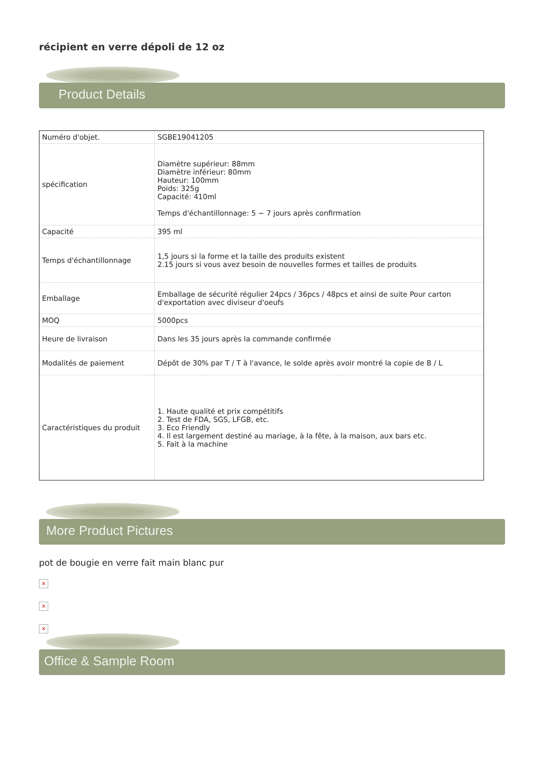récipient en verre dépoli de 12 oz
Product Details
| Numéro d'objet. | SGBE19041205 |
| spécification | Diamètre supérieur: 88mm Diamètre inférieur: 80mm Hauteur: 100mm Poids: 325g Capacité: 410ml Temps d'échantillonnage: 5 ~ 7 jours après confirmation |
| Capacité | 395 ml |
| Temps d'échantillonnage | 1,5 jours si la forme et la taille des produits existent 2.15 jours si vous avez besoin de nouvelles formes et tailles de produits |
| Emballage | Emballage de sécurité régulier 24pcs / 36pcs / 48pcs et ainsi de suite Pour carton d'exportation avec diviseur d'oeufs |
| MOQ | 5000pcs |
| Heure de livraison | Dans les 35 jours après la commande confirmée |
| Modalités de paiement | Dépôt de 30% par T / T à l'avance, le solde après avoir montré la copie de B / L |
| Caractéristiques du produit | 1. Haute qualité et prix compétitifs 2. Test de FDA, SGS, LFGB, etc. 3. Eco Friendly 4. Il est largement destiné au mariage, à la fête, à la maison, aux bars etc. 5. Fait à la machine |
More Product Pictures
pot de bougie en verre fait main blanc pur
×
×
×
Office & Sample Room